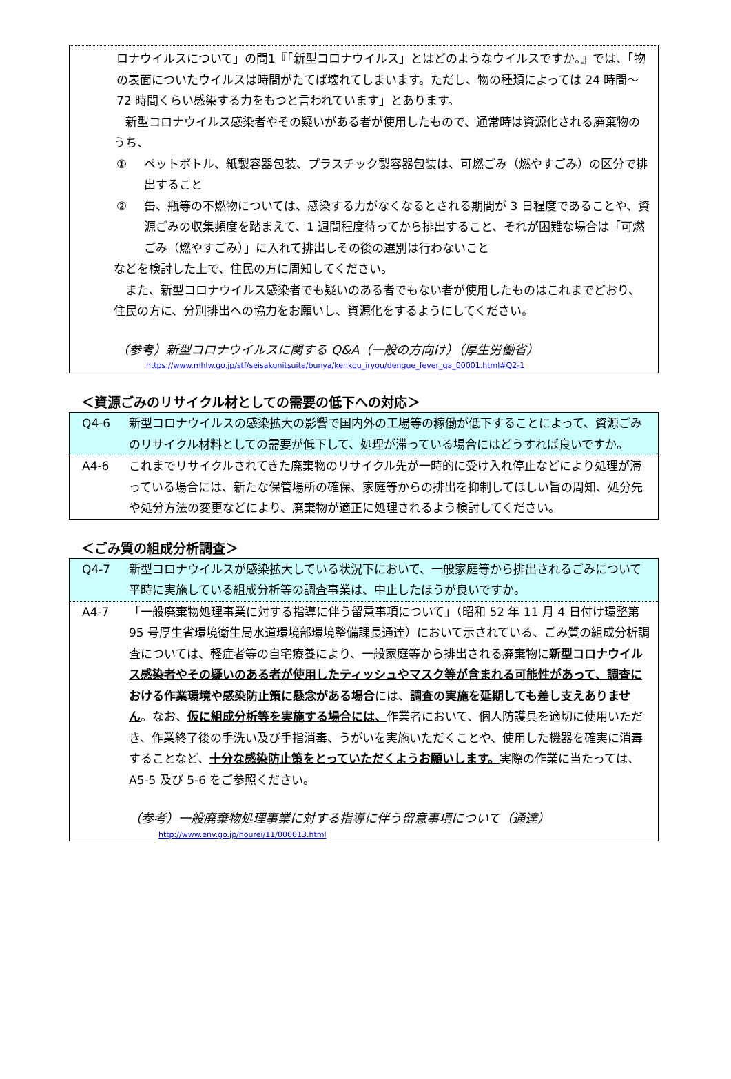ロナウイルスについて」の問1『「新型コロナウイルス」とはどのようなウイルスですか。』では、「物の表面についたウイルスは時間がたてば壊れてしまいます。ただし、物の種類によっては 24 時間～72 時間くらい感染する力をもつと言われています」とあります。
　新型コロナウイルス感染者やその疑いがある者が使用したもので、通常時は資源化される廃棄物のうち、
① ペットボトル、紙製容器包装、プラスチック製容器包装は、可燃ごみ（燃やすごみ）の区分で排出すること
② 缶、瓶等の不燃物については、感染する力がなくなるとされる期間が 3 日程度であることや、資源ごみの収集頻度を踏まえて、1 週間程度待ってから排出すること、それが困難な場合は「可燃ごみ（燃やすごみ）」に入れて排出しその後の選別は行わないこと
などを検討した上で、住民の方に周知してください。
　また、新型コロナウイルス感染者でも疑いのある者でもない者が使用したものはこれまでどおり、住民の方に、分別排出への協力をお願いし、資源化をするようにしてください。
（参考）新型コロナウイルスに関する Q&A（一般の方向け）（厚生労働省）
https://www.mhlw.go.jp/stf/seisakunitsuite/bunya/kenkou_iryou/dengue_fever_qa_00001.html#Q2-1
＜資源ごみのリサイクル材としての需要の低下への対応＞
Q4-6 新型コロナウイルスの感染拡大の影響で国内外の工場等の稼働が低下することによって、資源ごみのリサイクル材料としての需要が低下して、処理が滞っている場合にはどうすれば良いですか。
A4-6 これまでリサイクルされてきた廃棄物のリサイクル先が一時的に受け入れ停止などにより処理が滞っている場合には、新たな保管場所の確保、家庭等からの排出を抑制してほしい旨の周知、処分先や処分方法の変更などにより、廃棄物が適正に処理されるよう検討してください。
＜ごみ質の組成分析調査＞
Q4-7 新型コロナウイルスが感染拡大している状況下において、一般家庭等から排出されるごみについて平時に実施している組成分析等の調査事業は、中止したほうが良いですか。
A4-7 「一般廃棄物処理事業に対する指導に伴う留意事項について」（昭和 52 年 11 月 4 日付け環整第 95 号厚生省環境衛生局水道環境部環境整備課長通達）において示されている、ごみ質の組成分析調査については、軽症者等の自宅療養により、一般家庭等から排出される廃棄物に新型コロナウイルス感染者やその疑いのある者が使用したティッシュやマスク等が含まれる可能性があって、調査における作業環境や感染防止策に懸念がある場合には、調査の実施を延期しても差し支えありません。なお、仮に組成分析等を実施する場合には、作業者において、個人防護具を適切に使用いただき、作業終了後の手洗い及び手指消毒、うがいを実施いただくことや、使用した機器を確実に消毒することなど、十分な感染防止策をとっていただくようお願いします。実際の作業に当たっては、A5-5 及び 5-6 をご参照ください。
（参考）一般廃棄物処理事業に対する指導に伴う留意事項について（通達）
http://www.env.go.jp/hourei/11/000013.html